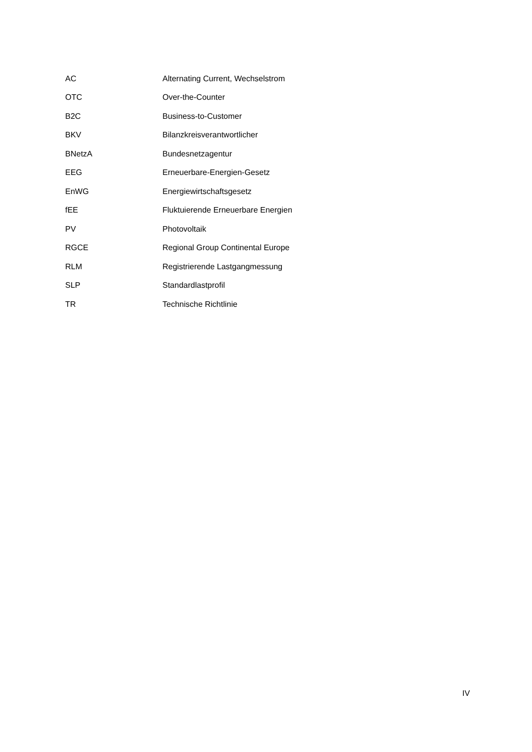| AC | Alternating Current, Wechselstrom |
| OTC | Over-the-Counter |
| B2C | Business-to-Customer |
| BKV | Bilanzkreisverantwortlicher |
| BNetzA | Bundesnetzagentur |
| EEG | Erneuerbare-Energien-Gesetz |
| EnWG | Energiewirtschaftsgesetz |
| fEE | Fluktuierende Erneuerbare Energien |
| PV | Photovoltaik |
| RGCE | Regional Group Continental Europe |
| RLM | Registrierende Lastgangmessung |
| SLP | Standardlastprofil |
| TR | Technische Richtlinie |
IV